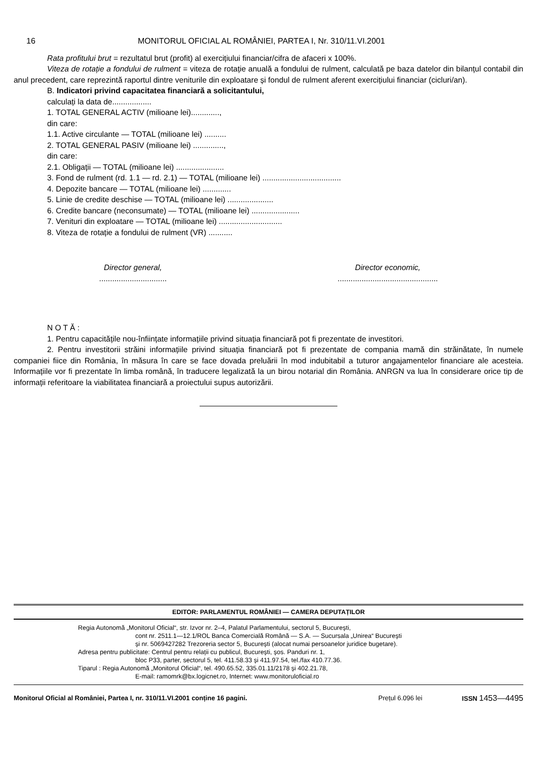16 MONITORUL OFICIAL AL ROMÂNIEI, PARTEA I, Nr. 310/11.VI.2001
Rata profitului brut = rezultatul brut (profit) al exercițiului financiar/cifra de afaceri x 100%.
Viteza de rotație a fondului de rulment = viteza de rotație anuală a fondului de rulment, calculată pe baza datelor din bilanțul contabil din anul precedent, care reprezintă raportul dintre veniturile din exploatare și fondul de rulment aferent exercițiului financiar (cicluri/an).
B. Indicatori privind capacitatea financiară a solicitantului,
calculați la data de..................
1. TOTAL GENERAL ACTIV (milioane lei).............,
din care:
1.1. Active circulante — TOTAL (milioane lei) ..........
2. TOTAL GENERAL PASIV (milioane lei) ..............,
din care:
2.1. Obligații — TOTAL (milioane lei) ......................
3. Fond de rulment (rd. 1.1 — rd. 2.1) — TOTAL (milioane lei) ....................................
4. Depozite bancare — TOTAL (milioane lei) .............
5. Linie de credite deschise — TOTAL (milioane lei) .....................
6. Credite bancare (neconsumate) — TOTAL (milioane lei) ......................
7. Venituri din exploatare — TOTAL (milioane lei) .............................
8. Viteza de rotație a fondului de rulment (VR) ...........
Director general,
...............................
Director economic,
..............................................
N O T Ă :
1. Pentru capacitățile nou-înființate informațiile privind situația financiară pot fi prezentate de investitori.
2. Pentru investitorii străini informațiile privind situația financiară pot fi prezentate de compania mamă din străinătate, în numele companiei fiice din România, în măsura în care se face dovada preluării în mod indubitabil a tuturor angajamentelor financiare ale acesteia. Informațiile vor fi prezentate în limba română, în traducere legalizată la un birou notarial din România. ANRGN va lua în considerare orice tip de informații referitoare la viabilitatea financiară a proiectului supus autorizării.
EDITOR: PARLAMENTUL ROMÂNIEI — CAMERA DEPUTAȚILOR
Regia Autonomă „Monitorul Oficial“, str. Izvor nr. 2–4, Palatul Parlamentului, sectorul 5, București,
cont nr. 2511.1—12.1/ROL Banca Comercială Română — S.A. — Sucursala „Unirea“ București
și nr. 5069427282 Trezoreria sector 5, București (alocat numai persoanelor juridice bugetare).
Adresa pentru publicitate: Centrul pentru relații cu publicul, București, șos. Panduri nr. 1,
bloc P33, parter, sectorul 5, tel. 411.58.33 și 411.97.54, tel./fax 410.77.36.
Tiparul : Regia Autonomă „Monitorul Oficial“, tel. 490.65.52, 335.01.11/2178 și 402.21.78,
E-mail: ramomrk@bx.logicnet.ro, Internet: www.monitoruloficial.ro
Monitorul Oficial al României, Partea I, nr. 310/11.VI.2001 conține 16 pagini. Prețul 6.096 lei ISSN 1453—4495